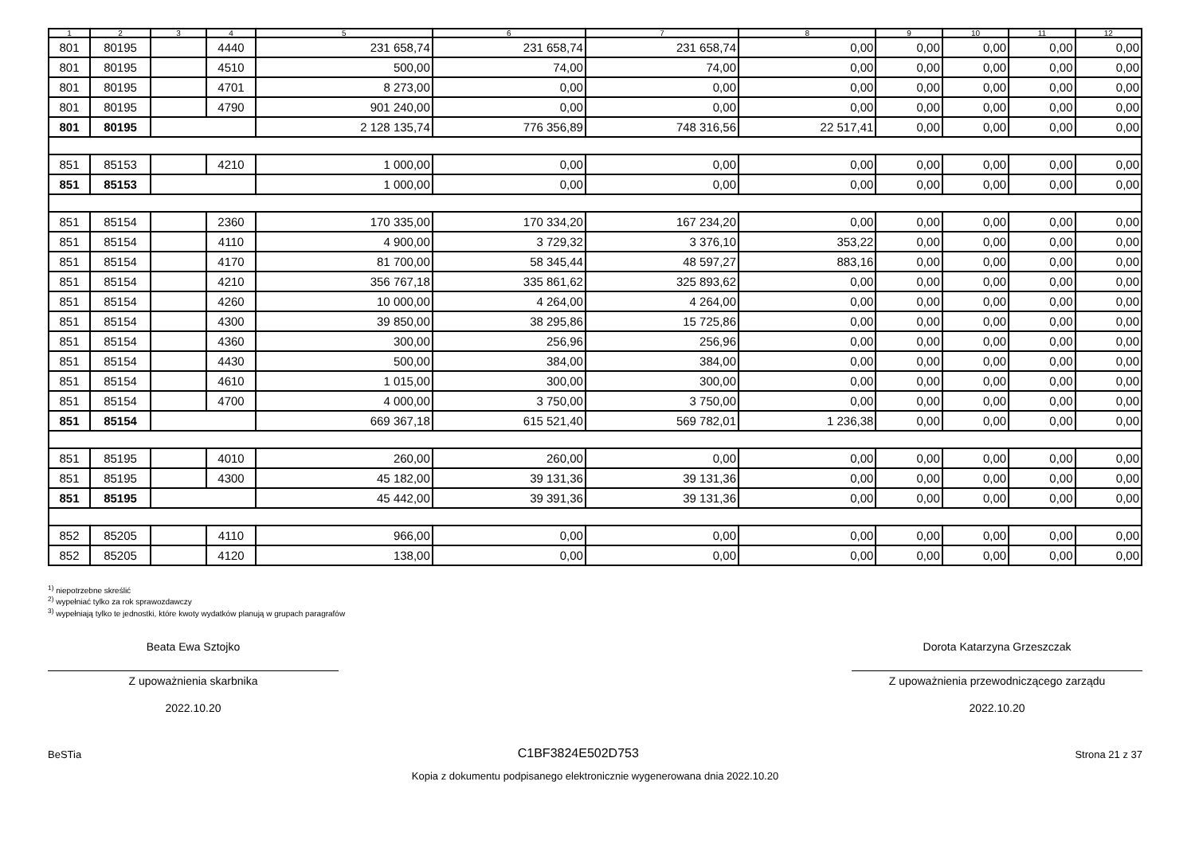| 1 | 2 | 3 | 4 | 5 | 6 | 7 | 8 | 9 | 10 | 11 | 12 |
| --- | --- | --- | --- | --- | --- | --- | --- | --- | --- | --- | --- |
| 801 | 80195 | | 4440 | 231 658,74 | 231 658,74 | 231 658,74 | 0,00 | 0,00 | 0,00 | 0,00 | 0,00 |
| 801 | 80195 | | 4510 | 500,00 | 74,00 | 74,00 | 0,00 | 0,00 | 0,00 | 0,00 | 0,00 |
| 801 | 80195 | | 4701 | 8 273,00 | 0,00 | 0,00 | 0,00 | 0,00 | 0,00 | 0,00 | 0,00 |
| 801 | 80195 | | 4790 | 901 240,00 | 0,00 | 0,00 | 0,00 | 0,00 | 0,00 | 0,00 | 0,00 |
| 801 | 80195 | | | 2 128 135,74 | 776 356,89 | 748 316,56 | 22 517,41 | 0,00 | 0,00 | 0,00 | 0,00 |
| 851 | 85153 | | 4210 | 1 000,00 | 0,00 | 0,00 | 0,00 | 0,00 | 0,00 | 0,00 | 0,00 |
| 851 | 85153 | | | 1 000,00 | 0,00 | 0,00 | 0,00 | 0,00 | 0,00 | 0,00 | 0,00 |
| 851 | 85154 | | 2360 | 170 335,00 | 170 334,20 | 167 234,20 | 0,00 | 0,00 | 0,00 | 0,00 | 0,00 |
| 851 | 85154 | | 4110 | 4 900,00 | 3 729,32 | 3 376,10 | 353,22 | 0,00 | 0,00 | 0,00 | 0,00 |
| 851 | 85154 | | 4170 | 81 700,00 | 58 345,44 | 48 597,27 | 883,16 | 0,00 | 0,00 | 0,00 | 0,00 |
| 851 | 85154 | | 4210 | 356 767,18 | 335 861,62 | 325 893,62 | 0,00 | 0,00 | 0,00 | 0,00 | 0,00 |
| 851 | 85154 | | 4260 | 10 000,00 | 4 264,00 | 4 264,00 | 0,00 | 0,00 | 0,00 | 0,00 | 0,00 |
| 851 | 85154 | | 4300 | 39 850,00 | 38 295,86 | 15 725,86 | 0,00 | 0,00 | 0,00 | 0,00 | 0,00 |
| 851 | 85154 | | 4360 | 300,00 | 256,96 | 256,96 | 0,00 | 0,00 | 0,00 | 0,00 | 0,00 |
| 851 | 85154 | | 4430 | 500,00 | 384,00 | 384,00 | 0,00 | 0,00 | 0,00 | 0,00 | 0,00 |
| 851 | 85154 | | 4610 | 1 015,00 | 300,00 | 300,00 | 0,00 | 0,00 | 0,00 | 0,00 | 0,00 |
| 851 | 85154 | | 4700 | 4 000,00 | 3 750,00 | 3 750,00 | 0,00 | 0,00 | 0,00 | 0,00 | 0,00 |
| 851 | 85154 | | | 669 367,18 | 615 521,40 | 569 782,01 | 1 236,38 | 0,00 | 0,00 | 0,00 | 0,00 |
| 851 | 85195 | | 4010 | 260,00 | 260,00 | 0,00 | 0,00 | 0,00 | 0,00 | 0,00 | 0,00 |
| 851 | 85195 | | 4300 | 45 182,00 | 39 131,36 | 39 131,36 | 0,00 | 0,00 | 0,00 | 0,00 | 0,00 |
| 851 | 85195 | | | 45 442,00 | 39 391,36 | 39 131,36 | 0,00 | 0,00 | 0,00 | 0,00 | 0,00 |
| 852 | 85205 | | 4110 | 966,00 | 0,00 | 0,00 | 0,00 | 0,00 | 0,00 | 0,00 | 0,00 |
| 852 | 85205 | | 4120 | 138,00 | 0,00 | 0,00 | 0,00 | 0,00 | 0,00 | 0,00 | 0,00 |
<sup>1)</sup> niepotrzebne skreślić
<sup>2)</sup> wypełniać tylko za rok sprawozdawczy
<sup>3)</sup> wypełniają tylko te jednostki, które kwoty wydatków planują w grupach paragrafów
Beata Ewa Sztojko
Z upoważnienia skarbnika
2022.10.20
Dorota Katarzyna Grzeszczak
Z upoważnienia przewodniczącego zarządu
2022.10.20
BeSTia C1BF3824E502D753 Strona 21 z 37
Kopia z dokumentu podpisanego elektronicznie wygenerowana dnia 2022.10.20